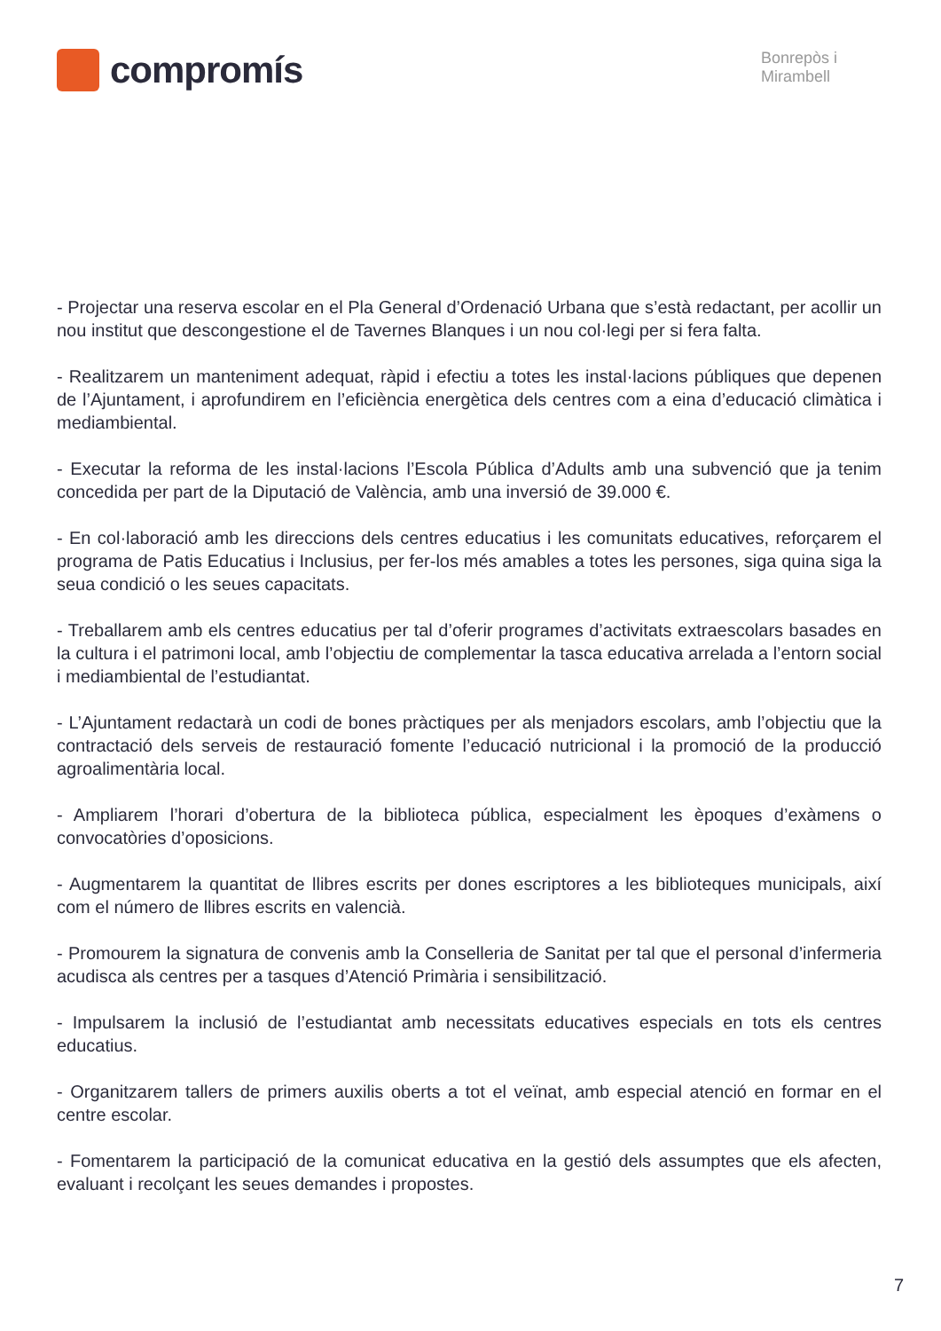compromís
Bonrepòs i
Mirambell
- Projectar una reserva escolar en el Pla General d’Ordenació Urbana que s’està redactant, per acollir un nou institut que descongestione el de Tavernes Blanques i un nou col·legi per si fera falta.
- Realitzarem un manteniment adequat, ràpid i efectiu a totes les instal·lacions públiques que depenen de l’Ajuntament, i aprofundirem en l’eficiència energètica dels centres com a eina d’educació climàtica i mediambiental.
- Executar la reforma de les instal·lacions l’Escola Pública d’Adults amb una subvenció que ja tenim concedida per part de la Diputació de València, amb una inversió de 39.000 €.
- En col·laboració amb les direccions dels centres educatius i les comunitats educatives, reforçarem el programa de Patis Educatius i Inclusius, per fer-los més amables a totes les persones, siga quina siga la seua condició o les seues capacitats.
- Treballarem amb els centres educatius per tal d’oferir programes d’activitats extraescolars basades en la cultura i el patrimoni local, amb l’objectiu de complementar la tasca educativa arrelada a l’entorn social i mediambiental de l’estudiantat.
- L’Ajuntament redactarà un codi de bones pràctiques per als menjadors escolars, amb l’objectiu que la contractació dels serveis de restauració fomente l’educació nutricional i la promoció de la producció agroalimentària local.
- Ampliarem l’horari d’obertura de la biblioteca pública, especialment les èpoques d’exàmens o convocatòries d’oposicions.
- Augmentarem la quantitat de llibres escrits per dones escriptores a les biblioteques municipals, així com el número de llibres escrits en valencià.
- Promourem la signatura de convenis amb la Conselleria de Sanitat per tal que el personal d’infermeria acudisca als centres per a tasques d’Atenció Primària i sensibilització.
- Impulsarem la inclusió de l’estudiantat amb necessitats educatives especials en tots els centres educatius.
- Organitzarem tallers de primers auxilis oberts a tot el veïnat, amb especial atenció en formar en el centre escolar.
- Fomentarem la participació de la comunicat educativa en la gestió dels assumptes que els afecten, evaluant i recolçant les seues demandes i propostes.
7